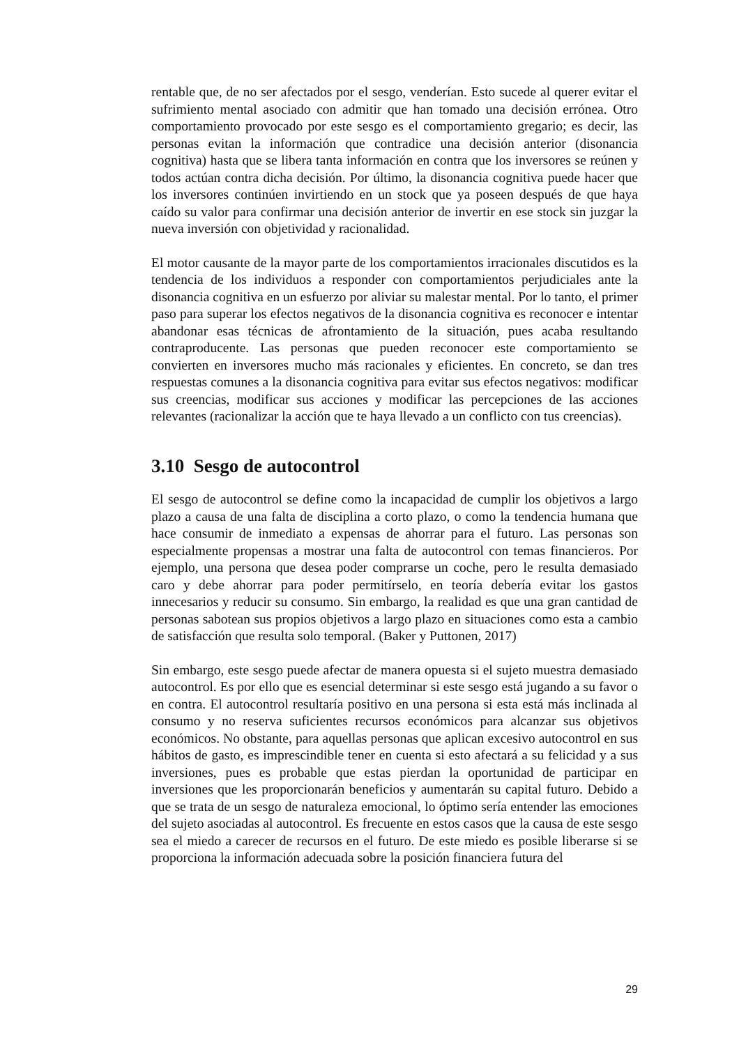rentable que, de no ser afectados por el sesgo, venderían. Esto sucede al querer evitar el sufrimiento mental asociado con admitir que han tomado una decisión errónea. Otro comportamiento provocado por este sesgo es el comportamiento gregario; es decir, las personas evitan la información que contradice una decisión anterior (disonancia cognitiva) hasta que se libera tanta información en contra que los inversores se reúnen y todos actúan contra dicha decisión. Por último, la disonancia cognitiva puede hacer que los inversores continúen invirtiendo en un stock que ya poseen después de que haya caído su valor para confirmar una decisión anterior de invertir en ese stock sin juzgar la nueva inversión con objetividad y racionalidad.
El motor causante de la mayor parte de los comportamientos irracionales discutidos es la tendencia de los individuos a responder con comportamientos perjudiciales ante la disonancia cognitiva en un esfuerzo por aliviar su malestar mental. Por lo tanto, el primer paso para superar los efectos negativos de la disonancia cognitiva es reconocer e intentar abandonar esas técnicas de afrontamiento de la situación, pues acaba resultando contraproducente. Las personas que pueden reconocer este comportamiento se convierten en inversores mucho más racionales y eficientes. En concreto, se dan tres respuestas comunes a la disonancia cognitiva para evitar sus efectos negativos: modificar sus creencias, modificar sus acciones y modificar las percepciones de las acciones relevantes (racionalizar la acción que te haya llevado a un conflicto con tus creencias).
3.10 Sesgo de autocontrol
El sesgo de autocontrol se define como la incapacidad de cumplir los objetivos a largo plazo a causa de una falta de disciplina a corto plazo, o como la tendencia humana que hace consumir de inmediato a expensas de ahorrar para el futuro. Las personas son especialmente propensas a mostrar una falta de autocontrol con temas financieros. Por ejemplo, una persona que desea poder comprarse un coche, pero le resulta demasiado caro y debe ahorrar para poder permitírselo, en teoría debería evitar los gastos innecesarios y reducir su consumo. Sin embargo, la realidad es que una gran cantidad de personas sabotean sus propios objetivos a largo plazo en situaciones como esta a cambio de satisfacción que resulta solo temporal. (Baker y Puttonen, 2017)
Sin embargo, este sesgo puede afectar de manera opuesta si el sujeto muestra demasiado autocontrol. Es por ello que es esencial determinar si este sesgo está jugando a su favor o en contra. El autocontrol resultaría positivo en una persona si esta está más inclinada al consumo y no reserva suficientes recursos económicos para alcanzar sus objetivos económicos. No obstante, para aquellas personas que aplican excesivo autocontrol en sus hábitos de gasto, es imprescindible tener en cuenta si esto afectará a su felicidad y a sus inversiones, pues es probable que estas pierdan la oportunidad de participar en inversiones que les proporcionarán beneficios y aumentarán su capital futuro. Debido a que se trata de un sesgo de naturaleza emocional, lo óptimo sería entender las emociones del sujeto asociadas al autocontrol. Es frecuente en estos casos que la causa de este sesgo sea el miedo a carecer de recursos en el futuro. De este miedo es posible liberarse si se proporciona la información adecuada sobre la posición financiera futura del
29